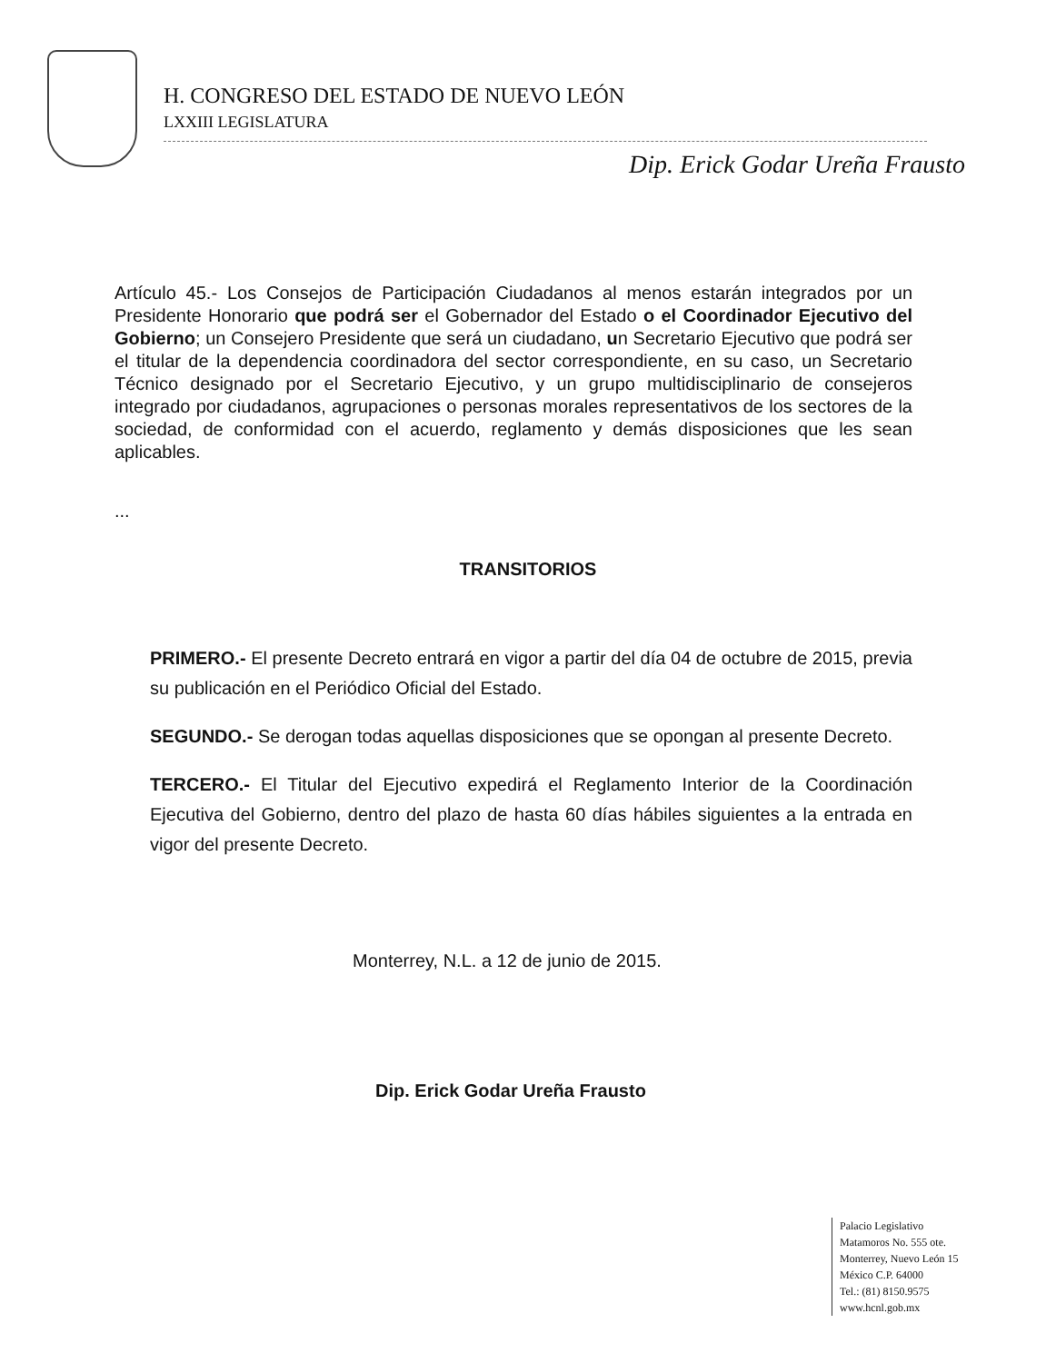H. CONGRESO DEL ESTADO DE NUEVO LEÓN
LXXIII LEGISLATURA
Dip. Erick Godar Ureña Frausto
Artículo 45.- Los Consejos de Participación Ciudadanos al menos estarán integrados por un Presidente Honorario que podrá ser el Gobernador del Estado o el Coordinador Ejecutivo del Gobierno; un Consejero Presidente que será un ciudadano, un Secretario Ejecutivo que podrá ser el titular de la dependencia coordinadora del sector correspondiente, en su caso, un Secretario Técnico designado por el Secretario Ejecutivo, y un grupo multidisciplinario de consejeros integrado por ciudadanos, agrupaciones o personas morales representativos de los sectores de la sociedad, de conformidad con el acuerdo, reglamento y demás disposiciones que les sean aplicables.
...
TRANSITORIOS
PRIMERO.- El presente Decreto entrará en vigor a partir del día 04 de octubre de 2015, previa su publicación en el Periódico Oficial del Estado.
SEGUNDO.- Se derogan todas aquellas disposiciones que se opongan al presente Decreto.
TERCERO.- El Titular del Ejecutivo expedirá el Reglamento Interior de la Coordinación Ejecutiva del Gobierno, dentro del plazo de hasta 60 días hábiles siguientes a la entrada en vigor del presente Decreto.
Monterrey, N.L. a 12 de junio de 2015.
Dip. Erick Godar Ureña Frausto
Palacio Legislativo
Matamoros No. 555 ote.
Monterrey, Nuevo León 15
México C.P. 64000
Tel.: (81) 8150.9575
www.hcnl.gob.mx